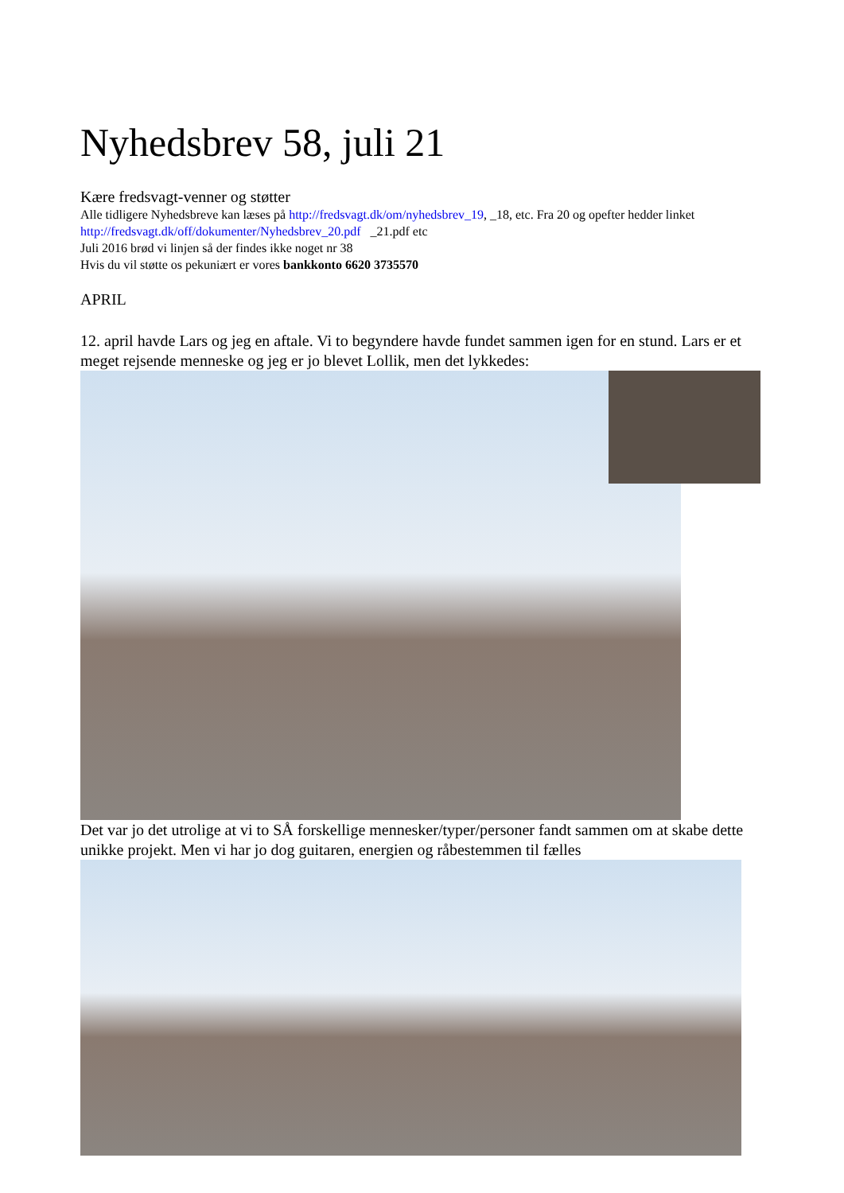Nyhedsbrev 58, juli 21
Kære fredsvagt-venner og støtter
Alle tidligere Nyhedsbreve kan læses på http://fredsvagt.dk/om/nyhedsbrev_19, _18, etc. Fra 20 og opefter hedder linket http://fredsvagt.dk/off/dokumenter/Nyhedsbrev_20.pdf _21.pdf etc
Juli 2016 brød vi linjen så der findes ikke noget nr 38
Hvis du vil støtte os pekuniært er vores bankkonto 6620 3735570
APRIL
12. april havde Lars og jeg en aftale. Vi to begyndere havde fundet sammen igen for en stund. Lars er et meget rejsende menneske og jeg er jo blevet Lollik, men det lykkedes:
Det var jo det utrolige at vi to SÅ forskellige mennesker/typer/personer fandt sammen om at skabe dette unikke projekt. Men vi har jo dog guitaren, energien og råbestemmen til fælles